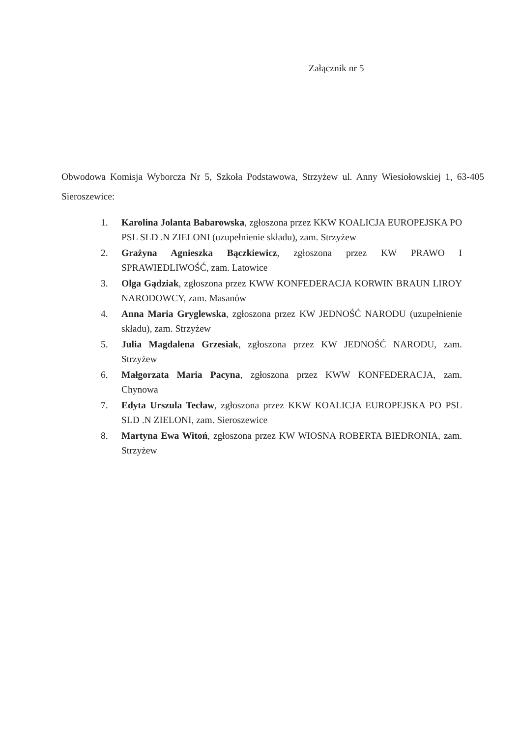Załącznik nr 5
Obwodowa Komisja Wyborcza Nr 5, Szkoła Podstawowa, Strzyżew ul. Anny Wiesiołowskiej 1, 63-405 Sieroszewice:
1. Karolina Jolanta Babarowska, zgłoszona przez KKW KOALICJA EUROPEJSKA PO PSL SLD .N ZIELONI (uzupełnienie składu), zam. Strzyżew
2. Grażyna Agnieszka Bączkiewicz, zgłoszona przez KW PRAWO I SPRAWIEDLIWOŚĆ, zam. Latowice
3. Olga Gądziak, zgłoszona przez KWW KONFEDERACJA KORWIN BRAUN LIROY NARODOWCY, zam. Masanów
4. Anna Maria Gryglewska, zgłoszona przez KW JEDNOŚĆ NARODU (uzupełnienie składu), zam. Strzyżew
5. Julia Magdalena Grzesiak, zgłoszona przez KW JEDNOŚĆ NARODU, zam. Strzyżew
6. Małgorzata Maria Pacyna, zgłoszona przez KWW KONFEDERACJA, zam. Chynowa
7. Edyta Urszula Tecław, zgłoszona przez KKW KOALICJA EUROPEJSKA PO PSL SLD .N ZIELONI, zam. Sieroszewice
8. Martyna Ewa Witoń, zgłoszona przez KW WIOSNA ROBERTA BIEDRONIA, zam. Strzyżew